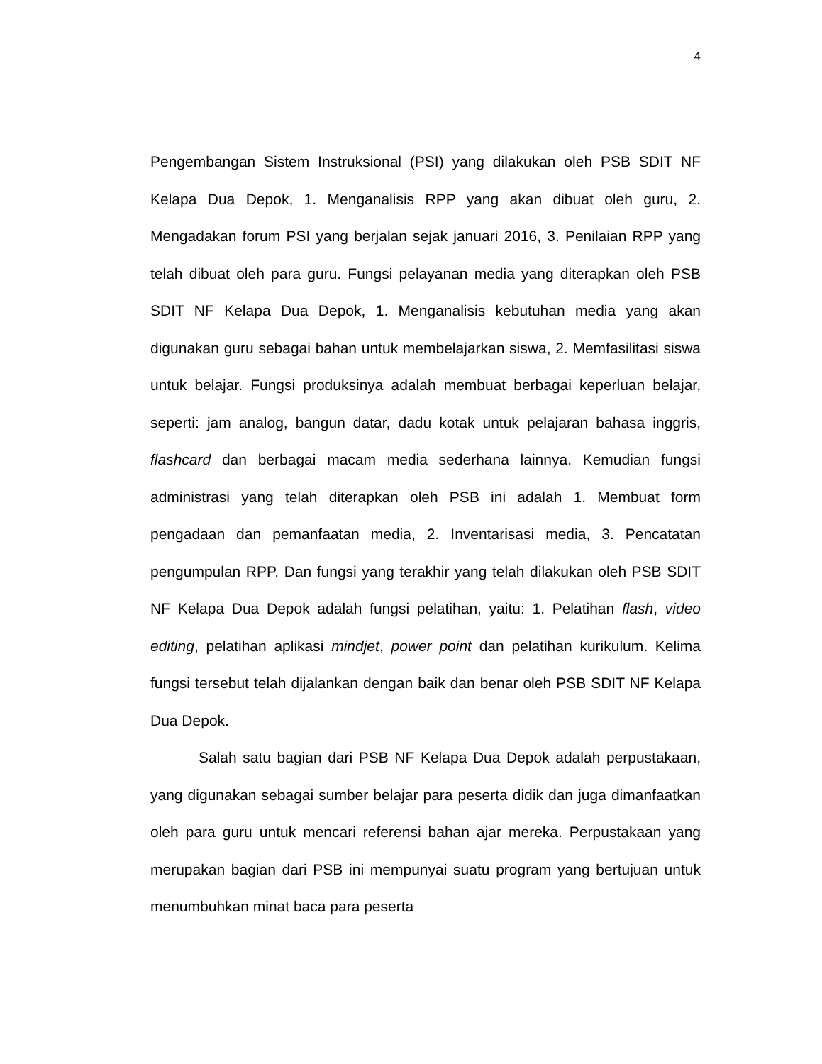4
Pengembangan Sistem Instruksional (PSI) yang dilakukan oleh PSB SDIT NF Kelapa Dua Depok, 1. Menganalisis RPP yang akan dibuat oleh guru, 2. Mengadakan forum PSI yang berjalan sejak januari 2016, 3. Penilaian RPP yang telah dibuat oleh para guru. Fungsi pelayanan media yang diterapkan oleh PSB SDIT NF Kelapa Dua Depok, 1. Menganalisis kebutuhan media yang akan digunakan guru sebagai bahan untuk membelajarkan siswa, 2. Memfasilitasi siswa untuk belajar. Fungsi produksinya adalah membuat berbagai keperluan belajar, seperti: jam analog, bangun datar, dadu kotak untuk pelajaran bahasa inggris, flashcard dan berbagai macam media sederhana lainnya. Kemudian fungsi administrasi yang telah diterapkan oleh PSB ini adalah 1. Membuat form pengadaan dan pemanfaatan media, 2. Inventarisasi media, 3. Pencatatan pengumpulan RPP. Dan fungsi yang terakhir yang telah dilakukan oleh PSB SDIT NF Kelapa Dua Depok adalah fungsi pelatihan, yaitu: 1. Pelatihan flash, video editing, pelatihan aplikasi mindjet, power point dan pelatihan kurikulum. Kelima fungsi tersebut telah dijalankan dengan baik dan benar oleh PSB SDIT NF Kelapa Dua Depok.
Salah satu bagian dari PSB NF Kelapa Dua Depok adalah perpustakaan, yang digunakan sebagai sumber belajar para peserta didik dan juga dimanfaatkan oleh para guru untuk mencari referensi bahan ajar mereka. Perpustakaan yang merupakan bagian dari PSB ini mempunyai suatu program yang bertujuan untuk menumbuhkan minat baca para peserta